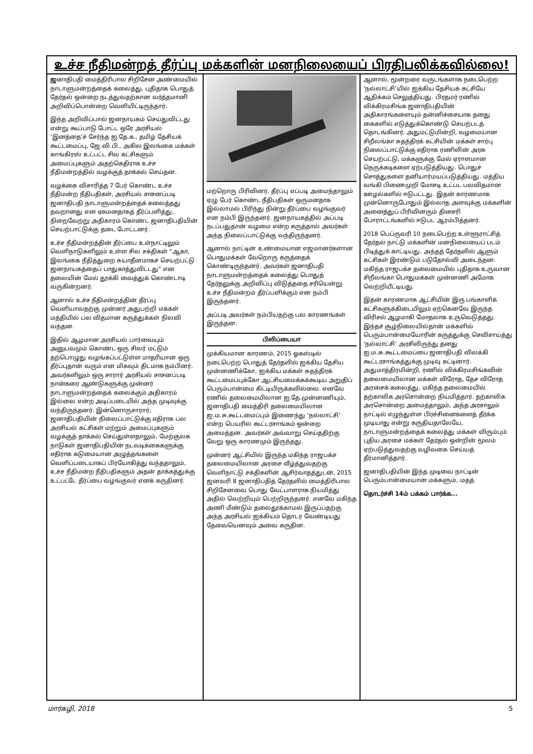உச்ச நீதிமன்றத் தீர்ப்பு மக்களின் மனநிலையைப் பிரதிபலிக்கவில்லை!
ஜனாதிபதி மைத்திரிபால சிறிசேன அண்மையில் நாடாளுமன்றத்தைக் கலைத்து, புதிதாக பொதுத் தேர்தல் ஒன்றை நடத்துவதற்கான வர்த்தமானி அறிவிப்பொன்றை வெளியிட்டிருந்தார்.
இந்த அறிவிப்பால் ஜனநாயகம் செய்துவிட்டது என்று கூப்பாடு போட்ட ஒரே அரசியல் ‘இனத்தை’ச் சேர்ந்த ஐ.தே.க., தமிழ் தேசியக் கூட்டமைப்பு, ஜே.வி.பி., அகில இலங்கை மக்கள் காங்கிரஸ் உட்பட்ட சில கட்சிகளும் அமைப்புகளும் அதற்கெதிராக உச்ச நீதிமன்றத்தில் வழக்குத் தாக்கல் செய்தன.
வழக்கை விசாரித்த 7 பேர் கொண்ட உச்ச நீதிமன்ற நீதிபதிகள், அரசியல் சாசனப்படி ஜனாதிபதி நாடாளுமன்றத்தைக் கலைத்தது தவறானது என ஏகமனதாகத் தீர்ப்பளித்து, நிறைவேற்று அதிகாரம் கொண்ட ஜனாதிபதியின் செயற்பாட்டுக்கு தடை போட்டனர்.
உச்ச நீதிமன்றத்தின் தீர்ப்பை உள்நாட்டிலும் வெளிநாடுகளிலும் உள்ள சில சக்திகள் “ஆகா, இலங்கை நீதித்துறை சுயாதீனமாகச் செயற்பட்டு ஜனநாயகத்தைப் பாதுகாத்துவிட்டது” என தலையின் மேல் தூக்கி வைத்துக் கொண்டாடி வருகின்றனர்.
ஆனால் உச்ச நீதிமன்றத்தின் தீர்ப்பு வெளியாவதற்கு முன்னர் அதுபற்றி மக்கள் மத்தியில் பல விதமான கருத்துக்கள் நிலவி வந்தன.
இதில் ஆழமான அரசியல் பார்வையும் அனுபவமும் கொண்ட ஒரு சிலர் மட்டும் தற்பொழுது வழங்கப்பட்டுள்ள மாதரியான ஒரு தீர்ப்புதான் வரும் என மிகவும் திடமாக நம்பினர். அவர்களிலும் ஒரு சாரார் அரசியல் சாசனப்படி நான்கரை ஆண்டுகளுக்கு முன்னர் நாடாளுமன்றத்தைக் கலைக்கும் அதிகாரம் இல்லை என்ற அடிப்படையில் அந்த முடிவுக்கு வந்திருந்தனர். இன்னொருசாரார், ஜனாதிபதியின் நிலைப்பாட்டுக்கு எதிராக பல அரசியல் கட்சிகள் மற்றும் அமைப்புகளும் வழக்குத் தாக்கல் செய்துள்ளதாலும், மேற்குலக நாடுகள் ஜனாதிபதியின் நடவடிக்கைகளுக்கு எதிராக கடுமையான அழுத்தங்களை வெளிப்படையாகப் பிரயோகித்து வந்ததாலும், உச்ச நீதிமன்ற நீதிபதிகளும் அதன் தாக்கத்துக்கு உட்பட்டே தீர்ப்பை வழங்குவர் எனக் கருதினர்.
மற்றொரு பிரிவினர், தீர்ப்பு எப்படி அமைந்தாலும் ஏழு பேர் கொண்ட நீதிபதிகள் ஒருமனதாக இல்லாமல் பிரிந்து நின்று தீர்ப்பை வழங்குவர் என நம்பி இருந்தனர். ஜனநாயகத்தில் அப்படி நடப்பதுதான் வழமை என்ற கருத்தால் அவர்கள் அந்த நிலைப்பாட்டுக்கு வந்திருந்தனர்.
ஆனால் நாட்டின் உண்மையான எஜமானர்களான பொதுமக்கள் வேறொரு கருத்தைக் கொண்டிருந்தனர். அவர்கள் ஜனாதிபதி நாடாளுமன்றத்தைக் கலைத்து பொதுத் தேர்தலுக்கு அறிவிப்பு விடுத்ததை சரியென்று உச்ச நீதிமன்றம் தீர்ப்பளிக்கும் என நம்பி இருந்தனர்.
அப்படி அவர்கள் நம்பியதற்கு பல காரணங்கள் இருந்தன.
பிலிப்பையா
முக்கியமான காரணம், 2015 ஓகஸ்டில் நடைபெற்ற பொதுத் தேர்தலில் ஐக்கிய தேசிய முன்னணிக்கோ, ஐக்கிய மக்கள் சுதந்திரக் கூட்டமைப்புக்கோ ஆட்சியமைக்கக்கூடிய அறுதிப் பெரும்பான்மை கிட்டியிருக்கவில்லை. எனவே ரணில் தலைமையிலான ஐ.தே.முன்னணியும், ஜனாதிபதி மைத்திரி தலைமையிலான ஐ.ம.சு.கூட்டமைப்பும் இணைந்து ‘நல்லாட்சி’ என்ற பெயரில் கூட்டரசாங்கம் ஒன்றை அமைத்தன. அவர்கள் அவ்வாறு செய்ததிற்கு வேறு ஒரு காரணமும் இருந்தது.
முன்னர் ஆட்சியில் இருந்த மகிந்த ராஜபக்ச தலைமையிலான அரசை வீழ்த்துவதற்கு வெளிநாட்டு சக்திகளின் ஆசிர்வாதத்துடன், 2015 ஜனவரி 8 ஜனாதிபதித் தேர்தலில் மைத்திரிபால சிறிசேனவை பொது வேட்பாளராக நியமித்து அதில் வெற்றியும் பெற்றிருந்தனர். எனவே மகிந்த அணி மீண்டும் தலைதூக்காமல் இருப்பதற்கு அந்த அரசியல் ஐக்கியம் தொடர வேண்டியது தேவையெனவும் அவை கருதின.
ஆனால், மூன்றரை வருடங்களாக நடைபெற்ற ‘நல்லாட்சி’யில் ஐக்கிய தேசியக் கட்சியே ஆதிக்கம் செலுத்தியது. பிரதமர் ரணில் விக்கிரமசிங்க ஜனாதிபதியின் அதிகாரங்களையும் தன்னிச்சையாக தனது கைகளில் எடுத்துக்கொண்டு செயற்படத் தொடங்கினர். அதுமட்டுமின்றி, வழமையான சிறீலங்கா சுதந்திரக் கட்சியின் மக்கள் சார்பு நிலைப்பாட்டுக்கு எதிராக ரணிலின் அரசு செயற்பட்டு, மக்களுக்கு மேல் ஏராளமான நெருக்கடிகளை ஏற்படுத்தியது. பொதுச் சொத்துகளை தனியார்மயப்படுத்தியது. மத்திய வங்கி பிணைமுறி மோசடி உட்பட பலவிதமான ஊழல்களில் ஈடுபட்டது. இதன் காரணமாக முன்னொருபோதும் இல்லாத அளவுக்கு மக்களின் அனைத்துப் பிரிவினரும் தினசரி போராட்டங்களில் ஈடுபட ஆரம்பித்தனர்.
2018 பெப்ருவரி 10 நடைபெற்ற உள்ளூராட்சித் தேர்தல் நாட்டு மக்களின் மனநிலையைப் படம் பிடித்துக் காட்டியது. அந்தத் தேர்தலில் ஆளும் கட்சிகள் இரண்டும் படுதோல்வி அடைந்தன. மகிந்த ராஜபக்ச தலைமையில் புதிதாக உருவான சிறீலங்கா பொதுமக்கள் முன்னணி அமோக வெற்றியீட்டியது.
இதன் காரணமாக ஆட்சியின் இரு பங்காளிக் கட்சிகளுக்கிடையிலும் ஏற்கெனவே இருந்த விரிசல் ஆழமாகி மோதலாக உருவெடுத்தது. இந்தச் சூழ்நிலையில்தான் மக்களில் பெரும்பான்மையோரின் கருத்துக்கு செவிசாய்த்து ‘நல்லாட்சி’ அரசிலிருந்து தனது ஐ.ம.சு.கூட்டமைப்பை ஜனாதிபதி விலக்கி கூட்டரசாங்கத்துக்கு முடிவு கட்டினார். அதுமாத்திரமின்றி, ரணில் விக்கிரமசிங்கவின் தலைமையிலான மக்கள் விரோத, தேச விரோத அரசைக் கலைத்து, மகிந்த தலைமையில் தற்காலிக அரசொன்றை நியமித்தார். தற்காலிக அரசொன்றை அமைத்தாலும், அந்த அரசாலும் நாட்டில் எழுந்துள்ள பிரச்சினைகளைத் தீர்க்க முடியாது என்று கருதியதாலேயே, நாடாளுமன்றத்தைக் கலைத்து மக்கள் விரும்பும் புதிய அரசை மக்கள் தேர்தல் ஒன்றின் மூலம் ஏற்படுத்துவதற்கு வழிவகை செய்யத் தீர்மானித்தார்.
ஜனாதிபதியின் இந்த முடிவை நாட்டின் பெரும்பான்மையான மக்களும், மதத்
தொடர்ச்சி 14ம் பக்கம் பார்க்க...
மார்கழி, 2018 5